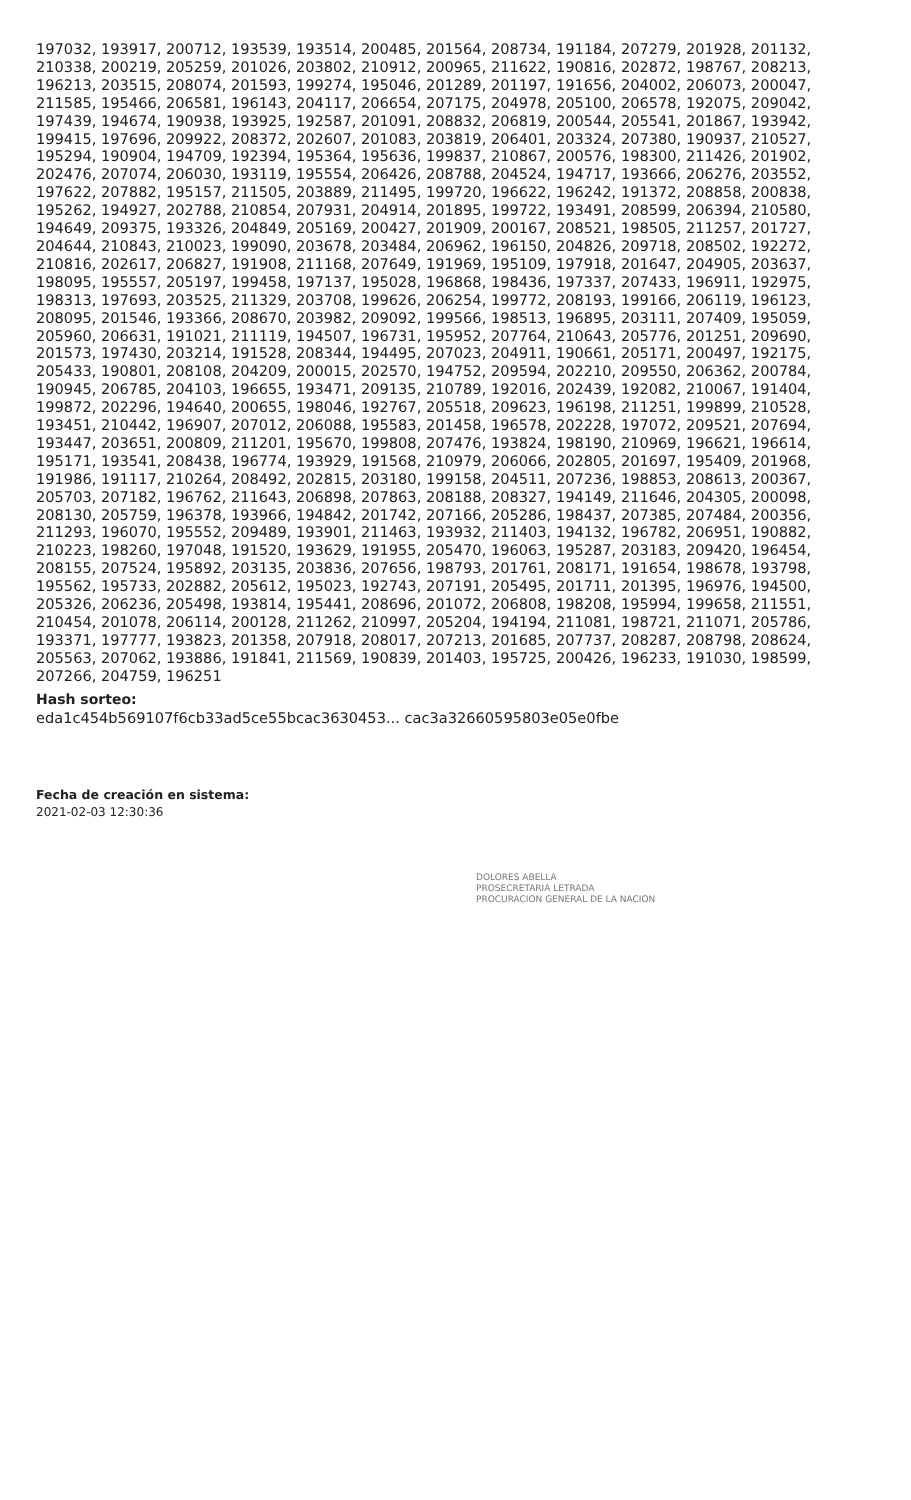197032, 193917, 200712, 193539, 193514, 200485, 201564, 208734, 191184, 207279, 201928, 201132, 210338, 200219, 205259, 201026, 203802, 210912, 200965, 211622, 190816, 202872, 198767, 208213, 196213, 203515, 208074, 201593, 199274, 195046, 201289, 201197, 191656, 204002, 206073, 200047, 211585, 195466, 206581, 196143, 204117, 206654, 207175, 204978, 205100, 206578, 192075, 209042, 197439, 194674, 190938, 193925, 192587, 201091, 208832, 206819, 200544, 205541, 201867, 193942, 199415, 197696, 209922, 208372, 202607, 201083, 203819, 206401, 203324, 207380, 190937, 210527, 195294, 190904, 194709, 192394, 195364, 195636, 199837, 210867, 200576, 198300, 211426, 201902, 202476, 207074, 206030, 193119, 195554, 206426, 208788, 204524, 194717, 193666, 206276, 203552, 197622, 207882, 195157, 211505, 203889, 211495, 199720, 196622, 196242, 191372, 208858, 200838, 195262, 194927, 202788, 210854, 207931, 204914, 201895, 199722, 193491, 208599, 206394, 210580, 194649, 209375, 193326, 204849, 205169, 200427, 201909, 200167, 208521, 198505, 211257, 201727, 204644, 210843, 210023, 199090, 203678, 203484, 206962, 196150, 204826, 209718, 208502, 192272, 210816, 202617, 206827, 191908, 211168, 207649, 191969, 195109, 197918, 201647, 204905, 203637, 198095, 195557, 205197, 199458, 197137, 195028, 196868, 198436, 197337, 207433, 196911, 192975, 198313, 197693, 203525, 211329, 203708, 199626, 206254, 199772, 208193, 199166, 206119, 196123, 208095, 201546, 193366, 208670, 203982, 209092, 199566, 198513, 196895, 203111, 207409, 195059, 205960, 206631, 191021, 211119, 194507, 196731, 195952, 207764, 210643, 205776, 201251, 209690, 201573, 197430, 203214, 191528, 208344, 194495, 207023, 204911, 190661, 205171, 200497, 192175, 205433, 190801, 208108, 204209, 200015, 202570, 194752, 209594, 202210, 209550, 206362, 200784, 190945, 206785, 204103, 196655, 193471, 209135, 210789, 192016, 202439, 192082, 210067, 191404, 199872, 202296, 194640, 200655, 198046, 192767, 205518, 209623, 196198, 211251, 199899, 210528, 193451, 210442, 196907, 207012, 206088, 195583, 201458, 196578, 202228, 197072, 209521, 207694, 193447, 203651, 200809, 211201, 195670, 199808, 207476, 193824, 198190, 210969, 196621, 196614, 195171, 193541, 208438, 196774, 193929, 191568, 210979, 206066, 202805, 201697, 195409, 201968, 191986, 191117, 210264, 208492, 202815, 203180, 199158, 204511, 207236, 198853, 208613, 200367, 205703, 207182, 196762, 211643, 206898, 207863, 208188, 208327, 194149, 211646, 204305, 200098, 208130, 205759, 196378, 193966, 194842, 201742, 207166, 205286, 198437, 207385, 207484, 200356, 211293, 196070, 195552, 209489, 193901, 211463, 193932, 211403, 194132, 196782, 206951, 190882, 210223, 198260, 197048, 191520, 193629, 191955, 205470, 196063, 195287, 203183, 209420, 196454, 208155, 207524, 195892, 203135, 203836, 207656, 198793, 201761, 208171, 191654, 198678, 193798, 195562, 195733, 202882, 205612, 195023, 192743, 207191, 205495, 201711, 201395, 196976, 194500, 205326, 206236, 205498, 193814, 195441, 208696, 201072, 206808, 198208, 195994, 199658, 211551, 210454, 201078, 206114, 200128, 211262, 210997, 205204, 194194, 211081, 198721, 211071, 205786, 193371, 197777, 193823, 201358, 207918, 208017, 207213, 201685, 207737, 208287, 208798, 208624, 205563, 207062, 193886, 191841, 211569, 190839, 201403, 195725, 200426, 196233, 191030, 198599, 207266, 204759, 196251
Hash sorteo:
eda1c454b569107f6cb33ad5ce55bcac3630453... cac3a32660595803e05e0fbe
Fecha de creación en sistema:
2021-02-03 12:30:36
DOLORES ABELLA
PROSECRETARIA LETRADA
PROCURACION GENERAL DE LA NACION